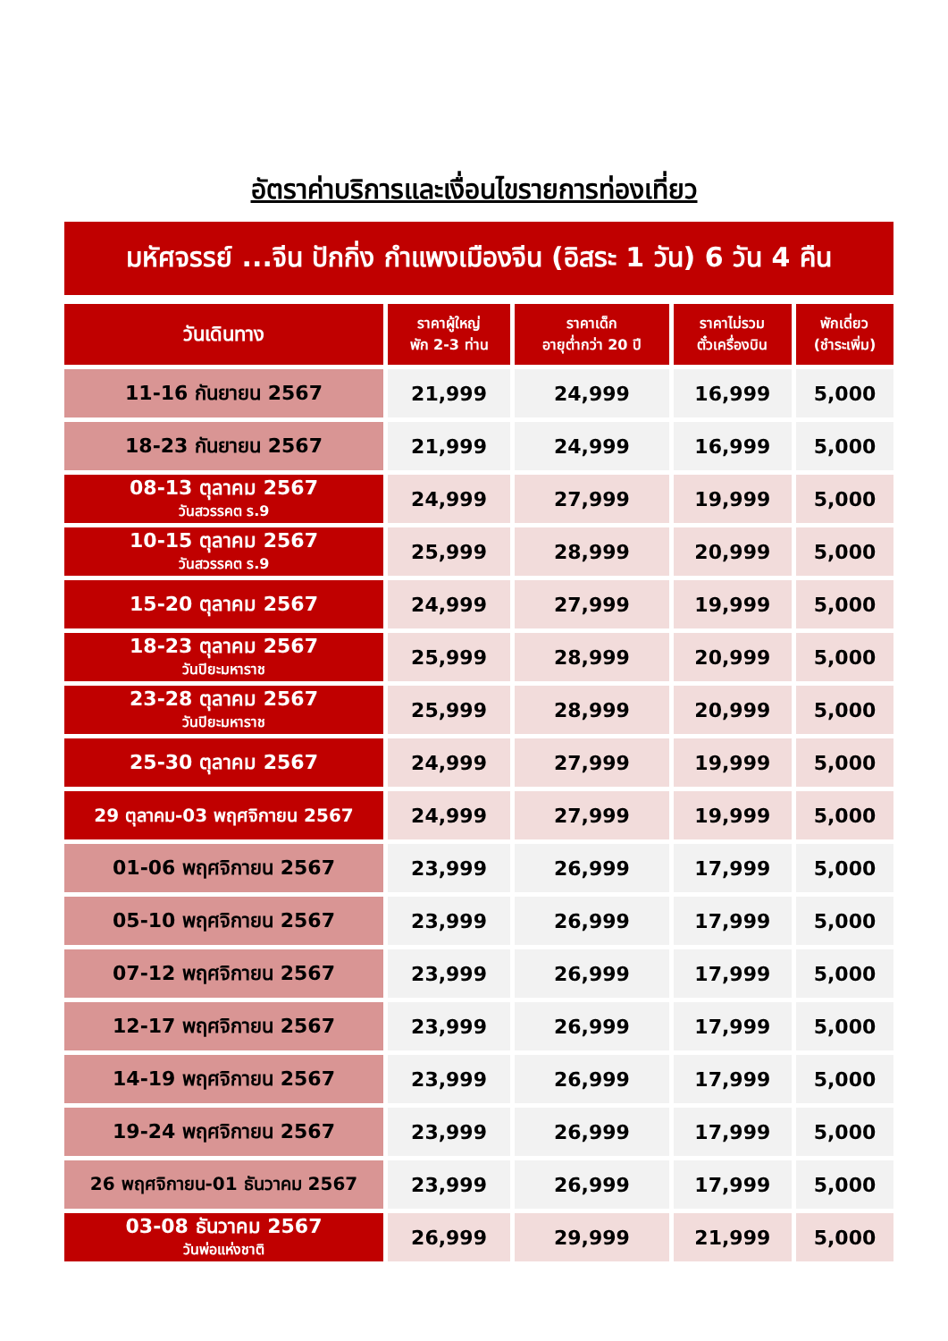อัตราค่าบริการและเงื่อนไขรายการท่องเที่ยว
มหัศจรรย์ ...จีน ปักกิ่ง กำแพงเมืองจีน (อิสระ 1 วัน) 6 วัน 4 คืน
| วันเดินทาง | ราคาผู้ใหญ่ พัก 2-3 ท่าน | ราคาเด็ก อายุต่ำกว่า 20 ปี | ราคาไม่รวม ตั๋วเครื่องบิน | พักเดี่ยว (ชำระเพิ่ม) |
| --- | --- | --- | --- | --- |
| 11-16 กันยายน 2567 | 21,999 | 24,999 | 16,999 | 5,000 |
| 18-23 กันยายน 2567 | 21,999 | 24,999 | 16,999 | 5,000 |
| 08-13 ตุลาคม 2567 วันสวรรคต ร.9 | 24,999 | 27,999 | 19,999 | 5,000 |
| 10-15 ตุลาคม 2567 วันสวรรคต ร.9 | 25,999 | 28,999 | 20,999 | 5,000 |
| 15-20 ตุลาคม 2567 | 24,999 | 27,999 | 19,999 | 5,000 |
| 18-23 ตุลาคม 2567 วันปิยะมหาราช | 25,999 | 28,999 | 20,999 | 5,000 |
| 23-28 ตุลาคม 2567 วันปิยะมหาราช | 25,999 | 28,999 | 20,999 | 5,000 |
| 25-30 ตุลาคม 2567 | 24,999 | 27,999 | 19,999 | 5,000 |
| 29 ตุลาคม-03 พฤศจิกายน 2567 | 24,999 | 27,999 | 19,999 | 5,000 |
| 01-06 พฤศจิกายน 2567 | 23,999 | 26,999 | 17,999 | 5,000 |
| 05-10 พฤศจิกายน 2567 | 23,999 | 26,999 | 17,999 | 5,000 |
| 07-12 พฤศจิกายน 2567 | 23,999 | 26,999 | 17,999 | 5,000 |
| 12-17 พฤศจิกายน 2567 | 23,999 | 26,999 | 17,999 | 5,000 |
| 14-19 พฤศจิกายน 2567 | 23,999 | 26,999 | 17,999 | 5,000 |
| 19-24 พฤศจิกายน 2567 | 23,999 | 26,999 | 17,999 | 5,000 |
| 26 พฤศจิกายน-01 ธันวาคม 2567 | 23,999 | 26,999 | 17,999 | 5,000 |
| 03-08 ธันวาคม 2567 วันพ่อแห่งชาติ | 26,999 | 29,999 | 21,999 | 5,000 |